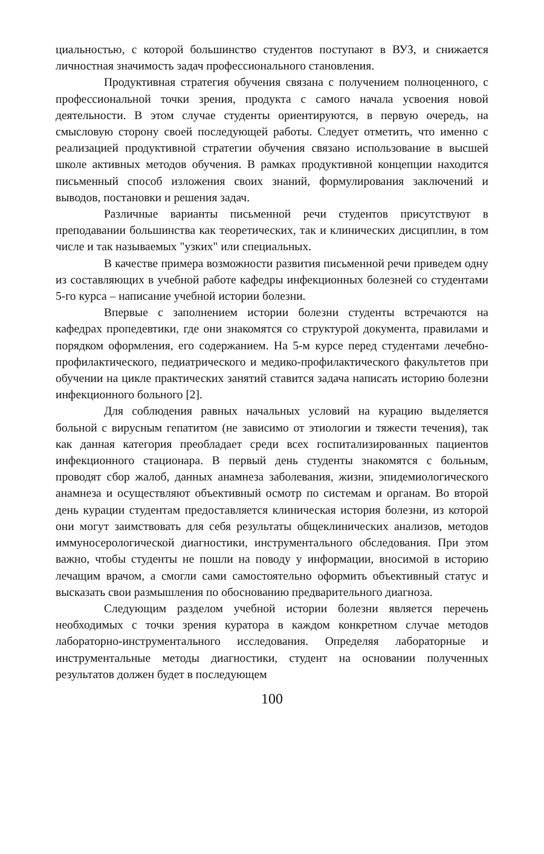циальностью, с которой большинство студентов поступают в ВУЗ, и снижается личностная значимость задач профессионального становления.
Продуктивная стратегия обучения связана с получением полноценного, с профессиональной точки зрения, продукта с самого начала усвоения новой деятельности. В этом случае студенты ориентируются, в первую очередь, на смысловую сторону своей последующей работы. Следует отметить, что именно с реализацией продуктивной стратегии обучения связано использование в высшей школе активных методов обучения. В рамках продуктивной концепции находится письменный способ изложения своих знаний, формулирования заключений и выводов, постановки и решения задач.
Различные варианты письменной речи студентов присутствуют в преподавании большинства как теоретических, так и клинических дисциплин, в том числе и так называемых "узких" или специальных.
В качестве примера возможности развития письменной речи приведем одну из составляющих в учебной работе кафедры инфекционных болезней со студентами 5-го курса – написание учебной истории болезни.
Впервые с заполнением истории болезни студенты встречаются на кафедрах пропедевтики, где они знакомятся со структурой документа, правилами и порядком оформления, его содержанием. На 5-м курсе перед студентами лечебно-профилактического, педиатрического и медико-профилактического факультетов при обучении на цикле практических занятий ставится задача написать историю болезни инфекционного больного [2].
Для соблюдения равных начальных условий на курацию выделяется больной с вирусным гепатитом (не зависимо от этиологии и тяжести течения), так как данная категория преобладает среди всех госпитализированных пациентов инфекционного стационара. В первый день студенты знакомятся с больным, проводят сбор жалоб, данных анамнеза заболевания, жизни, эпидемиологического анамнеза и осуществляют объективный осмотр по системам и органам. Во второй день курации студентам предоставляется клиническая история болезни, из которой они могут заимствовать для себя результаты общеклинических анализов, методов иммуносерологической диагностики, инструментального обследования. При этом важно, чтобы студенты не пошли на поводу у информации, вносимой в историю лечащим врачом, а смогли сами самостоятельно оформить объективный статус и высказать свои размышления по обоснованию предварительного диагноза.
Следующим разделом учебной истории болезни является перечень необходимых с точки зрения куратора в каждом конкретном случае методов лабораторно-инструментального исследования. Определяя лабораторные и инструментальные методы диагностики, студент на основании полученных результатов должен будет в последующем
100